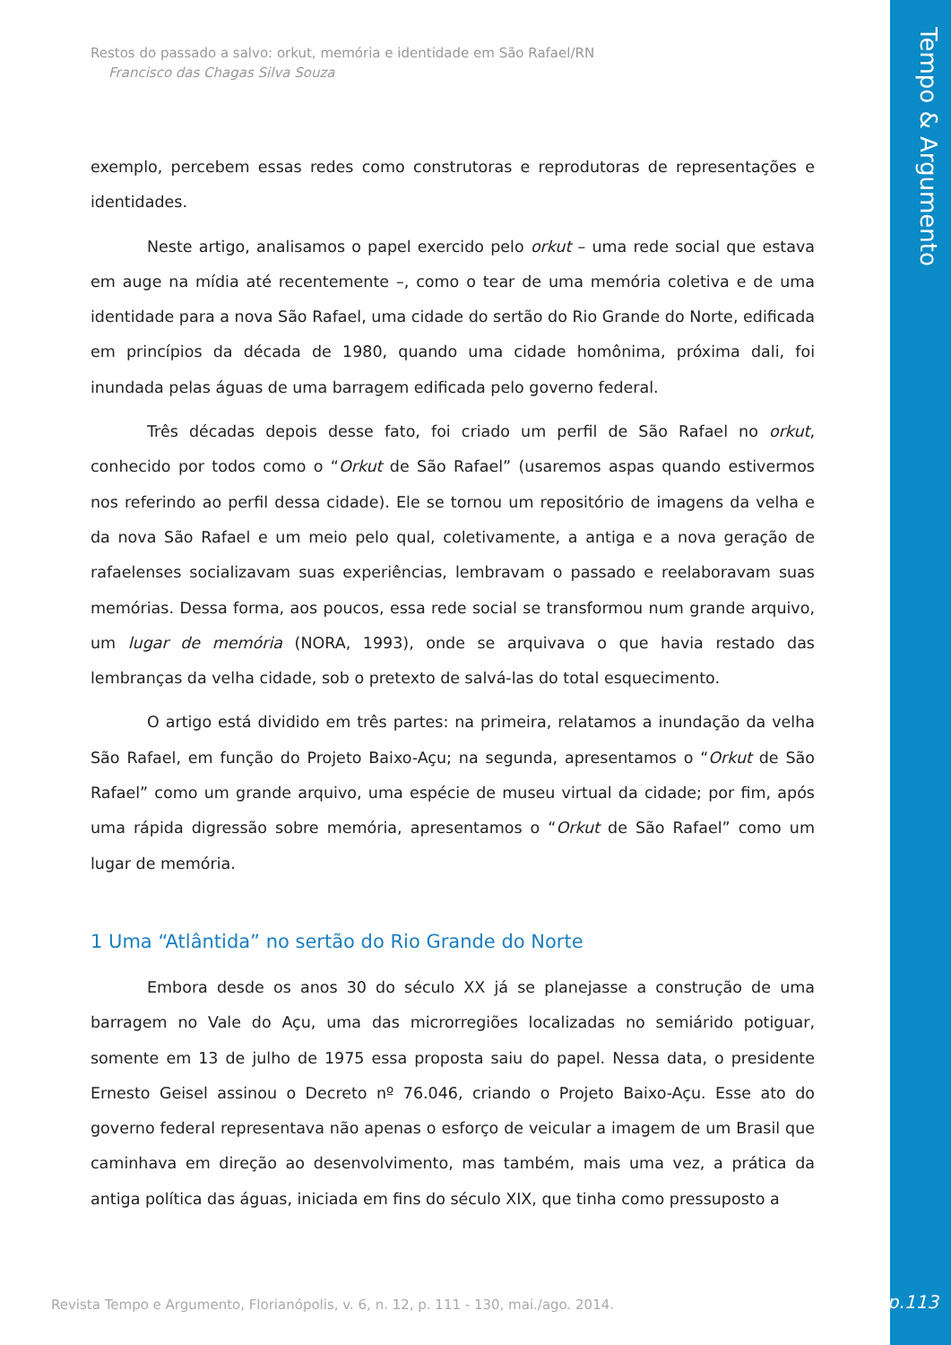Tempo & Argumento
Restos do passado a salvo: orkut, memória e identidade em São Rafael/RN
Francisco das Chagas Silva Souza
exemplo, percebem essas redes como construtoras e reprodutoras de representações e identidades.
Neste artigo, analisamos o papel exercido pelo orkut – uma rede social que estava em auge na mídia até recentemente –, como o tear de uma memória coletiva e de uma identidade para a nova São Rafael, uma cidade do sertão do Rio Grande do Norte, edificada em princípios da década de 1980, quando uma cidade homônima, próxima dali, foi inundada pelas águas de uma barragem edificada pelo governo federal.
Três décadas depois desse fato, foi criado um perfil de São Rafael no orkut, conhecido por todos como o “Orkut de São Rafael” (usaremos aspas quando estivermos nos referindo ao perfil dessa cidade). Ele se tornou um repositório de imagens da velha e da nova São Rafael e um meio pelo qual, coletivamente, a antiga e a nova geração de rafaelenses socializavam suas experiências, lembravam o passado e reelaboravam suas memórias. Dessa forma, aos poucos, essa rede social se transformou num grande arquivo, um lugar de memória (NORA, 1993), onde se arquivava o que havia restado das lembranças da velha cidade, sob o pretexto de salvá-las do total esquecimento.
O artigo está dividido em três partes: na primeira, relatamos a inundação da velha São Rafael, em função do Projeto Baixo-Açu; na segunda, apresentamos o “Orkut de São Rafael” como um grande arquivo, uma espécie de museu virtual da cidade; por fim, após uma rápida digressão sobre memória, apresentamos o “Orkut de São Rafael” como um lugar de memória.
1 Uma “Atlântida” no sertão do Rio Grande do Norte
Embora desde os anos 30 do século XX já se planejasse a construção de uma barragem no Vale do Açu, uma das microrregiões localizadas no semiárido potiguar, somente em 13 de julho de 1975 essa proposta saiu do papel. Nessa data, o presidente Ernesto Geisel assinou o Decreto nº 76.046, criando o Projeto Baixo-Açu. Esse ato do governo federal representava não apenas o esforço de veicular a imagem de um Brasil que caminhava em direção ao desenvolvimento, mas também, mais uma vez, a prática da antiga política das águas, iniciada em fins do século XIX, que tinha como pressuposto a
Revista Tempo e Argumento, Florianópolis, v. 6, n. 12, p. 111 - 130, mai./ago. 2014.
p.113